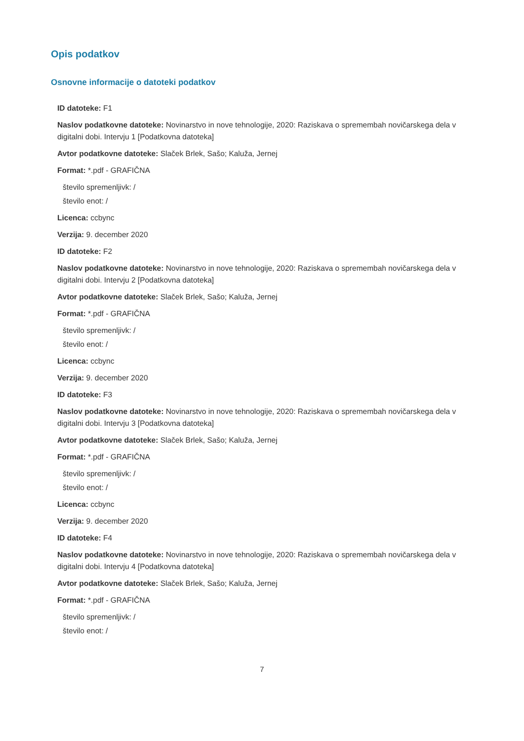Opis podatkov
Osnovne informacije o datoteki podatkov
ID datoteke: F1
Naslov podatkovne datoteke: Novinarstvo in nove tehnologije, 2020: Raziskava o spremembah novičarskega dela v digitalni dobi. Intervju 1 [Podatkovna datoteka]
Avtor podatkovne datoteke: Slaček Brlek, Sašo; Kaluža, Jernej
Format: *.pdf - GRAFIČNA
število spremenljivk: /
število enot: /
Licenca: ccbync
Verzija: 9. december 2020
ID datoteke: F2
Naslov podatkovne datoteke: Novinarstvo in nove tehnologije, 2020: Raziskava o spremembah novičarskega dela v digitalni dobi. Intervju 2 [Podatkovna datoteka]
Avtor podatkovne datoteke: Slaček Brlek, Sašo; Kaluža, Jernej
Format: *.pdf - GRAFIČNA
število spremenljivk: /
število enot: /
Licenca: ccbync
Verzija: 9. december 2020
ID datoteke: F3
Naslov podatkovne datoteke: Novinarstvo in nove tehnologije, 2020: Raziskava o spremembah novičarskega dela v digitalni dobi. Intervju 3 [Podatkovna datoteka]
Avtor podatkovne datoteke: Slaček Brlek, Sašo; Kaluža, Jernej
Format: *.pdf - GRAFIČNA
število spremenljivk: /
število enot: /
Licenca: ccbync
Verzija: 9. december 2020
ID datoteke: F4
Naslov podatkovne datoteke: Novinarstvo in nove tehnologije, 2020: Raziskava o spremembah novičarskega dela v digitalni dobi. Intervju 4 [Podatkovna datoteka]
Avtor podatkovne datoteke: Slaček Brlek, Sašo; Kaluža, Jernej
Format: *.pdf - GRAFIČNA
število spremenljivk: /
število enot: /
7